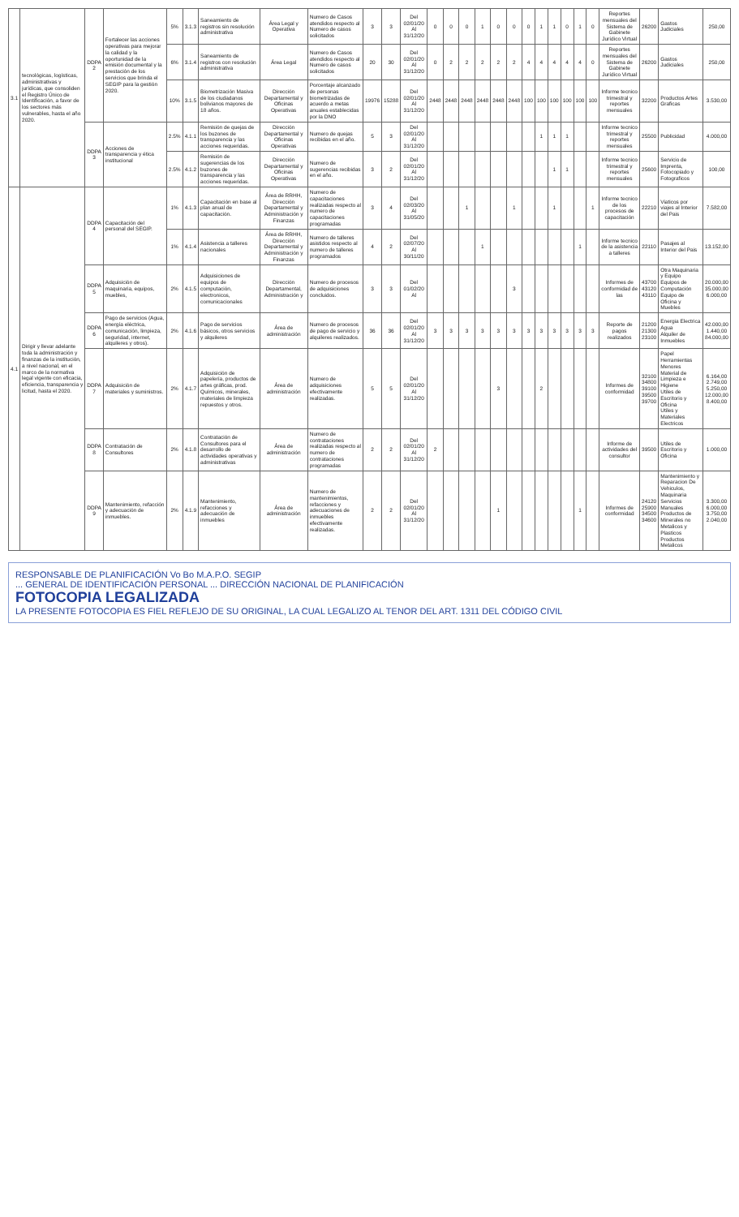| 3.1 | tecnológicas, logísticas, administrativas y jurídicas, que consoliden el Registro Único de Identificación, a favor de los sectores más vulnerables, hasta el año 2020. | DDPA 2 | Fortalecer las acciones operativas para mejorar la calidad y la oportunidad de la emisión documental y la prestación de los servicios que brinda el SEGIP para la gestión 2020. | 5% | 3.1.3 | Saneamiento de registros sin resolución administrativa | Área Legal y Operativa | Numero de Casos atendidos respecto al Numero de casos solicitados | 3 | 3 | Del 02/01/20 Al 31/12/20 | 0 | 0 | 0 | 1 | 0 | 0 | 0 | 1 | 1 | 0 | 1 | 0 | Reportes mensuales del Sistema de Gabinete Jurídico Virtual | 26200 | Gastos Judiciales | 250,00 |
| | | | | 6% | 3.1.4 | Saneamiento de registros con resolución administrativa | Área Legal | Numero de Casos atendidos respecto al Numero de casos solicitados | 20 | 30 | Del 02/01/20 Al 31/12/20 | 0 | 2 | 2 | 2 | 2 | 2 | 4 | 4 | 4 | 4 | 4 | 0 | Reportes mensuales del Sistema de Gabinete Jurídico Virtual | 26200 | Gastos Judiciales | 250,00 |
| | | | | 10% | 3.1.5 | Biometrización Masiva de los ciudadanos bolivianos mayores de 18 años. | Dirección Departamental y Oficinas Operativas | Porcentaje alcanzado de personas biometrizadas de acuerdo a metas anuales establecidas por la DNO | 19976 | 15288 | Del 02/01/20 Al 31/12/20 | 2448 | 2448 | 2448 | 2448 | 2448 | 2448 | 100 | 100 | 100 | 100 | 100 | 100 | Informe tecnico trimestral y reportes mensuales | 32200 | Productos Artes Graficas | 3.530,00 |
| | | DDPA 3 | Acciones de transparencia y ética institucional | 2.5% | 4.1.1 | Remisión de quejas de los buzones de transparencia y las acciones requeridas. | Dirección Departamental y Oficinas Operativas | Numero de quejas recibidas en el año. | 5 | 3 | Del 02/01/20 Al 31/12/20 | | | | | | | | 1 | 1 | 1 | | | Informe tecnico trimestral y reportes mensuales | 25500 | Publicidad | 4.000,00 |
| | | | | 2.5% | 4.1.2 | Remisión de sugerencias de los buzones de transparencia y las acciones requeridas. | Dirección Departamental y Oficinas Operativas | Numero de sugerencias recibidas en el año. | 3 | 2 | Del 02/01/20 Al 31/12/20 | | | | | | | | | 1 | 1 | | | Informe tecnico trimestral y reportes mensuales | 25600 | Servicio de Imprenta, Fotocopiado y Fotograficos | 100,00 |
| 4.1 | Dirigir y llevar adelante toda la administración y finanzas de la institución, a nivel nacional, en el marco de la normativa legal vigente con eficacia, eficiencia, transparencia y licitud, hasta el 2020. | DDPA 4 | Capacitación del personal del SEGIP. | 1% | 4.1.3 | Capacitación en base al plan anual de capacitación. | Área de RRHH, Dirección Departamental y Administración y Finanzas | Numero de capacitaciones realizadas respecto al numero de capacitaciones programadas | 3 | 4 | Del 02/03/20 Al 31/05/20 | | | 1 | | | 1 | | | 1 | | | 1 | Informe tecnico de los procesos de capacitación | 22210 | Viaticos por viajes al Interior del Pais | 7.582,00 |
| | | | | 1% | 4.1.4 | Asistencia a talleres nacionales | Área de RRHH, Dirección Departamental y Administración y Finanzas | Numero de talleres asistidos respecto al numero de talleres programados | 4 | 2 | Del 02/07/20 Al 30/11/20 | | | | 1 | | | | | | | 1 | | Informe tecnico de la asistencia a talleres | 22110 | Pasajes al Interior del Pais | 13.152,00 |
| | | DDPA 5 | Adquisición de maquinaria, equipos, muebles, | 2% | 4.1.5 | Adquisiciones de equipos de computación, electronicos, comunicacionales | Dirección Departamental, Administración y | Numero de procesos de adquisiciones concluidos. | 3 | 3 | Del 01/02/20 Al | | | | | | 3 | | | | | | | Informes de conformidad de las | 43700 43120 43110 | Otra Maquinaria y Equipo Equipos de Computación Equipo de Oficina y Muebles | 20.000,00 35.000,00 6.000,00 |
| | | DDPA 6 | Pago de servicios (Agua, energía eléctrica, comunicación, limpieza, seguridad, internet, alquileres y otros). | 2% | 4.1.6 | Pago de servicios básicos, otros servicios y alquileres | Área de administración | Numero de procesos de pago de servicio y alquileres realizados. | 36 | 36 | Del 02/01/20 Al 31/12/20 | 3 | 3 | 3 | 3 | 3 | 3 | 3 | 3 | 3 | 3 | 3 | 3 | Reporte de pagos realizados | 21200 21300 23100 | Energia Electrica Agua Alquiler de Inmuebles | 42.000,00 1.440,00 84.000,00 |
| | | DDPA 7 | Adquisición de materiales y suministros. | 2% | 4.1.7 | Adquisición de papelería, productos de artes gráficas, prod. Químicos, minerales, materiales de limpieza repuestos y otros. | Área de administración | Numero de adquisiciones efectivamente realizadas. | 5 | 5 | Del 02/01/20 Al 31/12/20 | | | | | 3 | | | 2 | | | | | Informes de conformidad | 32100 34800 39100 39500 39700 | Papel Herramientas Menores Material de Limpieza e Higiene Utiles de Escritorio y Oficina Utiles y Materiales Electricos | 6.164,00 2.749,00 5.250,00 12.000,00 8.400,00 |
| | | DDPA 8 | Contratación de Consultores | 2% | 4.1.8 | Contratación de Consultores para el desarrollo de actividades operativas y administrativas | Área de administración | Numero de contrataciones realizadas respecto al numero de contrataciones programadas | 2 | 2 | Del 02/01/20 Al 31/12/20 | 2 | | | | | | | | | | | | Informe de actividades del consultor | 39500 | Utiles de Escritorio y Oficina | 1.000,00 |
| | | DDPA 9 | Mantenimiento, refacción y adecuación de inmuebles. | 2% | 4.1.9 | Mantenimiento, refacciones y adecuación de inmuebles | Área de administración | Numero de mantenimientos, refacciones y adecuaciones de inmuebles efectivamente realizadas. | 2 | 2 | Del 02/01/20 Al 31/12/20 | | | | | 1 | | | | | | 1 | | Informes de conformidad | 24120 25900 34500 34600 | Mantenimiento y Reparacion De Vehiculos, Maquinaria Servicios Manuales Productos de Minerales no Metalicos y Plasticos Productos Metalicos | 3.300,00 6.000,00 3.750,00 2.040,00 |
RESPONSABLE DE PLANIFICACIÓN Vo Bo M.A.P.O. SEGIP
... GENERAL DE IDENTIFICACIÓN PERSONAL ... DIRECCIÓN NACIONAL DE PLANIFICACIÓN
FOTOCOPIA LEGALIZADA
LA PRESENTE FOTOCOPIA ES FIEL REFLEJO DE SU ORIGINAL, LA CUAL LEGALIZO AL TENOR DEL ART. 1311 DEL CÓDIGO CIVIL